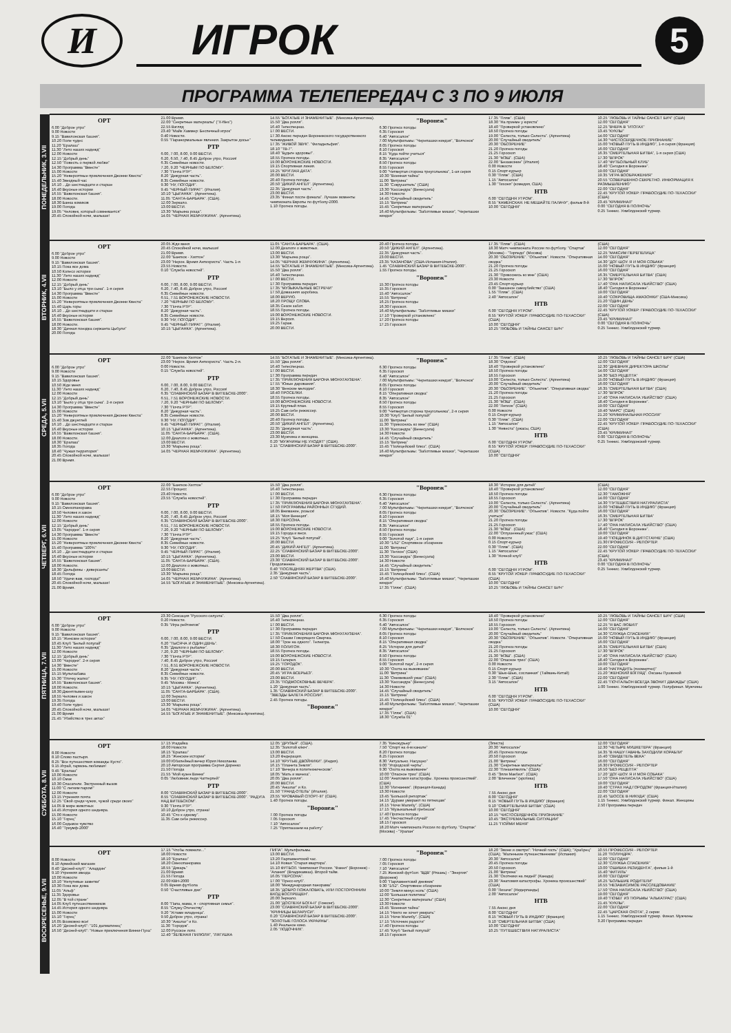И
ИГРОК
5
ПРОГРАММА ТЕЛЕПЕРЕДАЧ С 3 ПО 9 ИЮЛЯ
| ПОНЕДЕЛЬНИК, 3.VII | ОРТ 6.00 "Доброе утро" 9.00 Новости 9.15 "Вавилонская башня". 10.20 Поле чудес 11.20 "Ералаш" 11.30 "Лето наших надежд" 12.00 Новости 12.15 "Добрый день" 12.50 "Повесть о первой любви" 14.30 Программа "Вместе" 15.00 Новости 15.20 "Невероятные приключения Джонни Квеста" 15.40 Звездный час 16.10 ...До шестнадцати и старше 16.40 Вкусные истории 16.55 "Вавилонская башня". 18.00 Новости. 18.30 Банка комиков 19.00 Погода 19.05 "Человек, который сомневается" 20.45 Спокойной ночи, малыши! | 21.00 Время. 22.00 "Секретные материалы" ("X-files") 22.55 Взгляд 23.40 "Майк Хаммер: Беспечный игрок" 0.40 Новости. 0.55 "Паранормальные явления. Закрытое досье" РТР 6.00, 7.00, 8.00, 9.00 ВЕСТИ. 6.20, 6.50, 7.40, 8.45 Доброе утро, Россия! 6.35 Семейные новости. 7.20, 9.20 "ЧЕРНЫМ ПО БЕЛОМУ". 7.30 "Почта РТР". 8.20 "Дежурная часть". 8.35 Семейные новости. 9.30 "НУ, ПОГОДИ!". 9.45 "ЧЕРНЫЙ ПИРАТ". (Италия). 10.10 "ЦЫГАНКА". (Аргентина). 11.05 "САНТА-БАРБАРА". (США). 12.00 Зеркало. 13.00 ВЕСТИ. 13.30 "Марьина роща". 14.05 "ЧЕРНАЯ ЖЕМЧУЖИНА". (Аргентина). | 14.55 "БОГАТЫЕ И ЗНАМЕНИТЫЕ". (Мексика-Аргентина). 15.50 "Два рояля". 16.40 Телеспецназ. 17.00 ВЕСТИ. 17.30 Анонс передач Воронежского государственного телевидения. 17.35 "ЖИВОЙ ЗВУК". "Филадельфия". 18.10 "ТВ-7". 18.40 "Будьте здоровы!". 18.55 Прогноз погоды. 19.00 ВОРОНЕЖСКИЕ НОВОСТИ. 19.15 Спортивная линия. 19.25 "КРУГЛАЯ ДАТА". 20.00 ВЕСТИ. 20.40 Прогноз погоды. 20.50 "ДИКИЙ АНГЕЛ". (Аргентина). 22.35 "Дежурная часть". 23.00 ВЕСТИ. 23.35 "Финал после финала". Лучшие моменты чемпионата Европы по футболу-2000. 1.10 Прогноз погоды. | "Воронеж" 6.30 Прогноз погоды 6.35 Гороскоп 6.40 "Автосалон" 7.00 Мультфильмы: "Черепашки ниндзя", "Волчонок" 8.05 Прогноз погоды 8.10 Гороскоп 8.15 "Куда пойти учиться" 8.35 "Автосалон" 8.50 Прогноз погоды 8.55 Гороскоп 9.00 "Четвертая сторона треугольника", 1-ая серия 10.30 "Военная тайна" 11.00 "Витрина" 11.30 "Сокрушитель" (США) 13.30 "Кассандра" (Венесуэла) 14.30 Новости 14.45 "Случайный свидетель" 15.15 "Витрина" 15.45 "Секретные материалы" 16.40 Мультфильмы: "Заботливые мишки", "Черепашки ниндзя" | 17.35 "Пляж". (США) 18.30 "На приеме у юриста" 18.40 "Проверкой установлено" 18.50 Прогноз погоды 19.00 "Селеста, только Селеста". (Аргентина) 20.00 "Случайный свидетель" 20.30 "ОБОЗРЕНИЕ" 21.20 Прогноз погоды 21.25 Гороскоп 21.30 "МЭШ". (США) 22.00 "Беззаконие" (Италия) 0.00 Новости 0.15 Спорт-курьер 0.30 "Пляж". (США) 1.15 "Автосалон" 1.30 "Тихоня" (комедия, США) НТВ 6.00 "СЕГОДНЯ УТРОМ". 8.55 "КАМЕНСКАЯ. НЕ МЕШАЙТЕ ПАЛАЧУ", фильм 8-й 10.00 "СЕГОДНЯ" | 10.25 "ЛЮБОВЬ И ТАЙНЫ САНСЕТ БИЧ" (США) 12.00 "СЕГОДНЯ" 12.25 "ВЧЕРА В "ИТОГАХ" 13.45 "КУКЛЫ" 14.00 "СЕГОДНЯ" 14.30 "ЧИСТОСЕРДЕЧНОЕ ПРИЗНАНИЕ" 15.00 "НОВЫЙ ПУТЬ В ИНДИЮ", 1-я серия (Франция) 16.00 "СЕГОДНЯ" 16.35 "СМЕРТЕЛЬНАЯ БИТВА", 1-я серия (США) 17.30 "ВПРОК" 17.40 "ФУТБОЛЬНЫЙ КЛУБ" 18.40 "Сегодня в Воронеже". 19.00 "СЕГОДНЯ" 19.35 "ИГРА ВООБРАЖЕНИЯ" 20.55 "СОВЕРШЕННО СЕКРЕТНО. ИНФОРМАЦИЯ К РАЗМЫШЛЕНИЮ" 22.00 "СЕГОДНЯ" 22.45 "КРУТОЙ УОКЕР: ПРАВОСУДИЕ ПО-ТЕХАССКИ" (США) 23.45 "КРИМИНАЛ" 0.00 "СЕГОДНЯ В ПОЛНОЧЬ" 0.25 Теннис. Уимблдонский турнир. |
| ВТОРНИК, 4.VII | ОРТ 6.00 "Доброе утро" 9.00 Новости 9.15 "Вавилонская башня". 10.15 Пока все дома 10.50 Колесо истории 11.30 "Лето наших надежд" 12.00 Новости 12.15 "Добрый день" 13.10 "Было у отца три сына". 1-я серия 14.30 Программа "Вместе" 15.00 Новости 15.20 "Невероятные приключения Джонни Квеста" 15.40 Царь горы 16.10 ...До шестнадцати и старше 16.40 Вкусные истории 16.55 "Вавилонская башня". 18.00 Новости. 18.30 "Дачная поездка сержанта Цыбули" 20.00 Погода | 20.05 Жди меня 20.45 Спокойной ночи, малыши! 21.00 Время. 22.00 "Бангкок - Хилтон" 23.00 "Нерон. Время Антихриста". Часть 1-я 23.55 Новости. 0.10 "Служба новостей". РТР 6.00, 7.00, 8.00, 9.00 ВЕСТИ. 6.20, 7.40, 8.45 Доброе утро, Россия! 6.35 Семейные новости. 6.51, 7.51 ВОРОНЕЖСКИЕ НОВОСТИ. 7.20 "ЧЕРНЫМ ПО БЕЛОМУ". 7.30 "Почта РТР". 8.20 "Дежурная часть". 8.35 Семейные новости. 9.30 "НУ, ПОГОДИ!". 9.45 "ЧЕРНЫЙ ПИРАТ". (Италия). 10.15 "ЦЫГАНКА". (Аргентина). | 11.05 "САНТА-БАРБАРА". (США). 12.00 Диалоги о животных. 13.00 ВЕСТИ. 13.30 "Марьина роща". 14.05 "ЧЕРНАЯ ЖЕМЧУЖИНА". (Аргентина). 14.55 "БОГАТЫЕ И ЗНАМЕНИТЫЕ". (Мексика-Аргентина). 15.50 "Два рояля". 16.40 Телеспецназ. 17.00 ВЕСТИ. 17.30 Программа передач 17.35 "МУЗЫКАЛЬНЫЕ ВСТРЕЧИ" 17.50 Домашняя аэробика. 18.00 ВЕРУЮ. 18.20 ПРОЩУ СЛОВА. 18.35 Сезон забот. 18.55 Прогноз погоды. 19.00 ВОРОНЕЖСКИЕ НОВОСТИ. 19.15 Версия. 19.25 Гараж. 20.00 ВЕСТИ. | 20.40 Прогноз погоды. 20.50 "ДИКИЙ АНГЕЛ". (Аргентина). 22.35 "Дежурная часть". 23.00 ВЕСТИ. 23.35 "КАЗАНОВА" (США-Испания-Италия). 1.45 "СЛАВЯНСКИЙ БАЗАР В ВИТЕБСКЕ-2000". 1.55 Прогноз погоды. "Воронеж" 15.30 Прогноз погоды 15.35 Гороскоп 15.40 "Автосалон" 15.55 "Витрина" 16.25 Прогноз погоды 16.30 Гороскоп. 16.40 Мультфильмы: "Заботливые мишки" 17.10 "Проверкой установлено" 17.20 Прогноз погоды 17.25 Гороскоп | 17.35 "Пляж". (США) 18.30 Матч чемпионата России по футболу. "Спартак" (Москва) - "Торпедо" (Москва) 20.30 "ОБОЗРЕНИЕ". "Объектив". Новости. "Оперативная сводка" 21.20 Прогноз погоды 21.25 Гороскоп 21.30 "Прикоснись ко мне" (США) 23.30 Новости 23.45 Спорт-курьер 0.00 "Заказное самоубийство" (США) 1.55 "Пляж". (США) 2.40 "Автосалон" НТВ 6.00 "СЕГОДНЯ УТРОМ". 8.55 "КРУТОЙ УОКЕР: ПРАВОСУДИЕ ПО-ТЕХАССКИ" (США) 10.00 "СЕГОДНЯ" 10.25 "ЛЮБОВЬ И ТАЙНЫ САНСЕТ БИЧ" | (США) 12.00 "СЕГОДНЯ" 12.25 "МАКСИМ ПЕРЕПЕЛИЦА" 14.00 "СЕГОДНЯ" 14.30 "ДОГ-ШОУ. Я И МОЯ СОБАКА" 15.00 "НОВЫЙ ПУТЬ В ИНДИЮ" (Франция) 16.00 "СЕГОДНЯ" 16.35 "СМЕРТЕЛЬНАЯ БИТВА" (США) 17.30 "ВПРОК" 17.40 "ОНА НАПИСАЛА УБИЙСТВО" (США) 18.40 "Сегодня в Воронеже". 19.00 "СЕГОДНЯ" 19.40 "СОКРОВИЩА АМАЗОНКИ" (США-Мексика) 21.20 "ОДИН ДЕНЬ" 22.00 "СЕГОДНЯ" 22.45 "КРУТОЙ УОКЕР: ПРАВОСУДИЕ ПО-ТЕХАССКИ" (США) 23.45 "КРИМИНАЛ" 0.00 "СЕГОДНЯ В ПОЛНОЧЬ" 0.25 Теннис. Уимблдонский турнир. |
| СРЕДА, 5.VII | ОРТ 6.00 "Доброе утро" 9.00 Новости 9.15 "Вавилонская башня". 10.15 Здоровье 10.50 Жди меня 11.30 "Лето наших надежд" 12.00 Новости 12.15 "Добрый день" 13.10 "Было у отца три сына". 2-я серия 14.30 Программа "Вместе" 15.00 Новости 15.20 "Невероятные приключения Джонни Квеста" 15.40 Зов джунглей 16.10 ...До шестнадцати и старше 16.40 Вкусные истории 16.55 "Вавилонская башня". 18.00 Новости. 18.30 "Ералаш" 18.35 Погода 18.40 "Чужая территория" 20.45 Спокойной ночи, малыши! 21.00 Время. | 22.00 "Бангкок-Хилтон" 23.00 "Нерон. Время Антихриста". Часть 2-я. 0.00 Новости. 0.15 "Служба новостей". РТР 6.00, 7.00, 8.00, 9.00 ВЕСТИ. 6.20, 7.40, 8.45 Доброе утро, Россия! 6.35 "СЛАВЯНСКИЙ БАЗАР В ВИТЕБСКЕ-2000". 6.51, 7.51 ВОРОНЕЖСКИЕ НОВОСТИ. 7.20, 9.20 "ЧЕРНЫМ ПО БЕЛОМУ". 7.30 "Почта РТР". 8.20 "Дежурная часть". 8.35 Семейные новости. 9.30 "НУ, ПОГОДИ!". 9.45 "ЧЕРНЫЙ ПИРАТ". (Италия). 10.15 "ЦЫГАНКА". (Аргентина). 11.05 "САНТА-БАРБАРА". (США). 12.00 Диалоги о животных. 13.00 ВЕСТИ. 13.30 "Марьина роща". 14.05 "ЧЕРНАЯ ЖЕМЧУЖИНА". (Аргентина). | 14.55 "БОГАТЫЕ И ЗНАМЕНИТЫЕ". (Мексика-Аргентина). 15.50 "Два рояля". 16.40 Телеспецназ. 17.00 ВЕСТИ. 17.30 Программа передач 17.35 "ПРИКЛЮЧЕНИЯ БАРОНА МЮНХГАУЗЕНА". 17.55 "Юные дарования". 18.30 "Венские мелодии". 18.40 ПРОСЕЛКИ. 18.55 Прогноз погоды. 19.00 ВОРОНЕЖСКИЕ НОВОСТИ. 19.15 Крупный план. 19.25 Сам себе режиссер. 20.00 ВЕСТИ. 20.40 Прогноз погоды. 20.50 "ДИКИЙ АНГЕЛ". (Аргентина). 22.35 "Дежурная часть". 23.00 ВЕСТИ. 23.30 Мужчина и женщина. 0.20 "МУЖЧИНЫ НЕ УХОДЯТ" (США). 2.15 "СЛАВЯНСКИЙ БАЗАР В ВИТЕБСКЕ-2000". | "Воронеж" 6.30 Прогноз погоды 6.35 Гороскоп 6.40 "Автосалон" 7.00 Мультфильмы: "Черепашки ниндзя", "Волчонок" 8.05 Прогноз погоды 8.10 Гороскоп 8.15 "Оперативная сводка" 8.35 "Автосалон" 8.50 Прогноз погоды 8.55 Гороскоп 9.00 "Четвертая сторона треугольника", 2-я серия 10.30 "Клуб "Белый попугай" 11.00 "Витрина" 11.30 "Прикоснись ко мне" (США) 13.30 "Кассандра" (Венесуэла) 14.30 Новости 14.45 "Случайный свидетель" 15.15 "Витрина" 15.45 "Полицейский блюз". (США) 16.40 Мультфильмы: "Заботливые мишки", "Черепашки ниндзя" | 17.35 "Пляж". (США) 18.30 "Отдохни" 18.40 "Проверкой установлено" 18.50 Прогноз погоды 18.55 Гороскоп 19.00 "Селеста, только Селеста". (Аргентина) 20.00 "Случайный свидетель" 20.30 "ОБОЗРЕНИЕ". "Объектив". "Оперативная сводка" 21.20 Прогноз погоды 21.25 Гороскоп 21.30 "МЭШ". (США) 22.00 "Легион" (США) 0.00 Новости 0.15 Спорт-курьер 0.30 "Пляж". (США) 1.15 "Автосалон" 1.30 "Невеста" (ужасы, США) НТВ 6.00 "СЕГОДНЯ УТРОМ". 8.55 "КРУТОЙ УОКЕР: ПРАВОСУДИЕ ПО-ТЕХАССКИ" (США) 10.00 "СЕГОДНЯ" | 10.25 "ЛЮБОВЬ И ТАЙНЫ САНСЕТ БИЧ" (США) 12.00 "СЕГОДНЯ" 12.30 "ДНЕВНИК ДИРЕКТОРА ШКОЛЫ" 14.00 "СЕГОДНЯ" 14.30 "БЕЗ РЕЦЕПТА" 15.00 "НОВЫЙ ПУТЬ В ИНДИЮ" (Франция) 16.00 "СЕГОДНЯ" 16.35 "СМЕРТЕЛЬНАЯ БИТВА" (США) 17.30 "ВПРОК" 17.40 "ОНА НАПИСАЛА УБИЙСТВО" (США) 18.40 "Сегодня в Воронеже". 19.00 "СЕГОДНЯ" 19.40 "МАРС" (США) 21.20 "КРИМИНАЛЬНАЯ РОССИЯ" 22.00 "СЕГОДНЯ" 22.45 "КРУТОЙ УОКЕР: ПРАВОСУДИЕ ПО-ТЕХАССКИ" (США) 23.45 "КРИМИНАЛ" 0.00 "СЕГОДНЯ В ПОЛНОЧЬ" 0.25 Теннис. Уимблдонский турнир. |
| ЧЕТВЕРГ, 6.VII | ОРТ 6.00 "Доброе утро" 9.00 Новости 9.15 "Вавилонская башня". 10.15 Смехопанорама 10.50 Человек и закон 11.30 "Лето наших надежд" 12.00 Новости 12.15 "Добрый день" 13.05 "Чародеи". 1-я серия 14.30 Программа "Вместе" 15.00 Новости 15.20 "Невероятные приключения Джонни Квеста" 15.40 Программа "100%" 16.10 ...До шестнадцати и старше 16.40 Вкусные истории 16.55 "Вавилонская башня". 18.00 Новости. 18.30 "Дельфины - диверсанты" 18.45 Погода 18.50 "Удачи вам, господа!" 20.45 Спокойной ночи, малыши! 21.00 Время. | 22.00 "Бангкок-Хилтон" 22.55 Процесс 23.40 Новости. 23.55 "Служба новостей". РТР 6.00, 7.00, 8.00, 9.00 ВЕСТИ. 6.20, 7.40, 8.45 Доброе утро, Россия! 6.35 "СЛАВЯНСКИЙ БАЗАР В ВИТЕБСКЕ-2000". 6.51, 7.51 ВОРОНЕЖСКИЕ НОВОСТИ. 7.20, 9.20 "ЧЕРНЫМ ПО БЕЛОМУ". 7.30 "Почта РТР". 8.20 "Дежурная часть". 8.35 Семейные новости. 9.30 "НУ, ПОГОДИ!". 9.45 "ЧЕРНЫЙ ПИРАТ". (Италия). 10.15 "ЦЫГАНКА". (Аргентина). 11.05 "САНТА-БАРБАРА". (США). 12.00 Диалоги о животных. 13.00 ВЕСТИ. 13.30 "Марьина роща". 14.05 "ЧЕРНАЯ ЖЕМЧУЖИНА". (Аргентина). 14.55 "БОГАТЫЕ И ЗНАМЕНИТЫЕ". (Мексика-Аргентина). | 15.50 "Два рояля". 16.40 Телеспецназ. 17.00 ВЕСТИ. 17.30 Программа передач 17.35 "ПРИКЛЮЧЕНИЯ БАРОНА МЮНХГАУЗЕНА". 17.50 ПРОГРАММЫ РАЙОННЫХ СТУДИЙ. 18.05 Внимание, розыск! 18.15 "Моя Венеция". 18.30 ПЕРСОНА. 18.55 Прогноз погоды. 19.00 ВОРОНЕЖСКИЕ НОВОСТИ. 19.15 Города и веси. 19.25 "Клуб "Белый попугай". 20.00 ВЕСТИ. 20.45 "ДИКИЙ АНГЕЛ". (Аргентина). 22.25 "СЛАВЯНСКИЙ БАЗАР В ВИТЕБСКЕ-2000". 23.00 ВЕСТИ. 23.30 "СЛАВЯНСКИЙ БАЗАР В ВИТЕБСКЕ-2000". Продолжение. 0.40 "ПОСЛЕДНЯЯ ЖЕРТВА" (США). 2.35 "Дежурная часть". 2.50 "СЛАВЯНСКИЙ БАЗАР В ВИТЕБСКЕ-2000". | "Воронеж" 6.30 Прогноз погоды 6.35 Гороскоп 6.40 "Автосалон" 7.00 Мультфильмы: "Черепашки ниндзя", "Волчонок" 8.05 Прогноз погоды 8.10 Гороскоп 8.15 "Оперативная сводка" 8.35 "Автосалон" 8.50 Прогноз погоды 8.55 Гороскоп 9.00 "Золотой паук", 1-я серия 10.30 "1/52" Спортивное обозрение 11.00 "Витрина" 11.30 "Легион" (США) 13.30 "Кассандра" (Венесуэла) 14.30 Новости 14.45 "Случайный свидетель" 15.15 "Витрина" 15.45 "Полицейский блюз". (США) 16.40 Мультфильмы: "Заботливые мишки", "Черепашки ниндзя" 17.35 "Пляж". (США) | 18.30 "Истории для детей" 18.40 "Проверкой установлено" 18.50 Прогноз погоды 18.55 Гороскоп 19.00 "Селеста, только Селеста". (Аргентина) 20.00 "Случайный свидетель" 20.30 "ОБОЗРЕНИЕ". "Объектив". Новости. "Куда пойти учиться" 21.20 Прогноз погоды 21.25 Гороскоп 21.30 "МЭШ". (США) 22.00 "Оглушенный ужас" (США) 0.00 Новости 0.15 Спорт-курьер 0.30 "Пляж". (США) 1.15 "Автосалон" 1.30 "Ночной клуб" НТВ 6.00 "СЕГОДНЯ УТРОМ". 8.55 "КРУТОЙ УОКЕР: ПРАВОСУДИЕ ПО-ТЕХАССКИ" (США) 10.00 "СЕГОДНЯ" 10.25 "ЛЮБОВЬ И ТАЙНЫ САНСЕТ БИЧ" | (США) 12.00 "СЕГОДНЯ" 12.30 "ТАМОЖНЯ" 14.00 "СЕГОДНЯ" 14.30 "ПУТЕШЕСТВИЯ НАТУРАЛИСТА" 15.00 "НОВЫЙ ПУТЬ В ИНДИЮ" (Франция) 16.00 "СЕГОДНЯ" 16.35 "СМЕРТЕЛЬНАЯ БИТВА" 17.30 "ВПРОК" 17.40 "ОНА НАПИСАЛА УБИЙСТВО" (США) 18.40 "Сегодня в Воронеже". 19.00 "СЕГОДНЯ" 19.40 "ПОЕДИНОК В ДИГГСТАУНЕ" (США) 21.30 ПРОФЕССИЯ - РЕПОРТЕР. 22.00 "СЕГОДНЯ" 22.45 "КРУТОЙ УОКЕР: ПРАВОСУДИЕ ПО-ТЕХАССКИ" (США) 23.45 "КРИМИНАЛ" 0.00 "СЕГОДНЯ В ПОЛНОЧЬ" 0.25 Теннис. Уимблдонский турнир. |
| ПЯТНИЦА, 7.VII | ОРТ 6.00 "Доброе утро" 9.00 Новости 9.15 "Вавилонская башня". 10.15 "Женские истории" 10.45 Клуб "Белый попугай" 11.30 "Лето наших надежд" 12.00 Новости 12.15 "Добрый день" 13.00 "Чародеи". 2-я серия 14.30 "Вместе" 15.00 Новости 15.15 Мультзабава 15.30 "Птичку жалко" 16.55 "Вавилонская башня". 18.00 Новости. 18.30 Джентльмен-шоу 18.55 Человек и закон 19.35 Погода 19.40 Поле чудес 20.45 Спокойной ночи, малыши! 21.00 Время 21.45 "Убийство в трех актах" | 23.30 Сенсация "Русского силуэта". 0.20 Новости. 0.35 "Игра рейтингов" РТР 6.00, 7.00, 8.00, 9.00 ВЕСТИ. 6.20 "ТЫСЯЧА И ОДИН ДЕНЬ". 6.35 "Диалоги о рыбалке". 7.20, 9.20 "ЧЕРНЫМ ПО БЕЛОМУ". 7.30 "Почта РТР". 7.40, 8.45 Доброе утро, Россия! 7.51, 8.51 ВОРОНЕЖСКИЕ НОВОСТИ. 8.20 "Дежурная часть". 8.35 Семейные новости. 9.35 "НУ, ПОГОДИ!". 9.45 "Москва - Минск". 10.15 "ЦЫГАНКА". (Аргентина). 11.05 "САНТА-БАРБАРА". (США). 12.00 Зеркало. 13.00 ВЕСТИ. 13.30 "Марьина роща". 14.05 "ЧЕРНАЯ ЖЕМЧУЖИНА". (Аргентина). 14.55 "БОГАТЫЕ И ЗНАМЕНИТЫЕ". (Мексика-Аргентина). | 15.50 "Два рояля". 16.40 Телеспецназ. 17.00 ВЕСТИ. 17.30 Программа передач 17.35 "ПРИКЛЮЧЕНИЯ БАРОНА МЮНХГАУЗЕНА". 17.50 Сказки Говорящего Сверчка. 18.00 "Трое на одного". Телеигра. 18.30 ПОЛИГОН. 18.55 Прогноз погоды. 19.00 ВОРОНЕЖСКИЕ НОВОСТИ. 19.15 Галерея. 19.25 "ГОРОДОК". 20.00 ВЕСТИ. 20.45 "ИГРА ВСЕРЬЕЗ". 23.00 ВЕСТИ. 23.35 "ПОДМОСКОВНЫЕ ВЕЧЕРА". 1.20 "Дежурная часть". 1.35 "СЛАВЯНСКИЙ БАЗАР В ВИТЕБСКЕ-2000". "ЗВЕЗДЫ БАЛЕТА РОССИИ". 2.45 Прогноз погоды. "Воронеж" | 6.30 Прогноз погоды 6.35 Гороскоп 6.40 "Автосалон" 7.00 Мультфильмы: "Черепашки ниндзя", "Волчонок" 8.05 Прогноз погоды 8.10 Гороскоп 8.15 "Оперативная сводка" 8.25 "Истории для детей" 8.35 "Автосалон" 8.50 Прогноз погоды 8.55 Гороскоп 9.00 "Золотой паук", 2-я серия 10.30 "Охота на выживание" 11.00 "Витрина" 11.30 "Онемевший ужас" (США) 13.30 "Кассандра" (Венесуэла) 14.30 Новости 14.45 "Случайный свидетель" 15.15 "Витрина" 15.45 "Полицейский блюз". (США) 16.40 Мультфильмы: "Заботливые мишки", "Черепашки ниндзя" 17.35 "Пляж". (США) 18.30 "Служба 01" | 18.40 "Проверкой установлено" 18.50 Прогноз погоды 18.55 Гороскоп 19.00 "Селеста, только Селеста". (Аргентина) 20.00 "Случайный свидетель" 20.30 "ОБОЗРЕНИЕ". "Объектив". Новости. "Оперативная сводка" 21.20 Прогноз погоды 21.25 Гороскоп 21.30 "МЭШ". (США) 22.00 "Опасное трио" (США) 0.00 Новости 0.15 Спорт-курьер 0.30 "Шью-Шью, сосланная" (Тайвань-Китай) 2.30 "Пляж". (США) 3.15 "Автосалон" НТВ 6.00 "СЕГОДНЯ УТРОМ". 8.55 "КРУТОЙ УОКЕР: ПРАВОСУДИЕ ПО-ТЕХАССКИ" (США) 10.00 "СЕГОДНЯ" | 10.25 "ЛЮБОВЬ И ТАЙНЫ САНСЕТ БИЧ" (США) 12.00 "СЕГОДНЯ" 12.25 "Я ВАС ЛЮБИЛ" 14.00 "СЕГОДНЯ" 14.30 "СЛУЖБА СПАСЕНИЯ" 15.00 "НОВЫЙ ПУТЬ В ИНДИЮ" (Франция) 16.00 "СЕГОДНЯ" 16.35 "СМЕРТЕЛЬНАЯ БИТВА" (США) 17.30 "ВПРОК" 17.40 "ОНА НАПИСАЛА УБИЙСТВО" (США) 18.40 "Сегодня в Воронеже". 19.00 "СЕГОДНЯ" 19.40 "НАГРАДИТЬ (посмертно)" 21.20 "ЖЕНСКИЙ ВЗГЛЯД". Оксаны Пушкиной 22.00 "СЕГОДНЯ" 22.45 "ПОЧТАЛЬОН ВСЕГДА ЗВОНИТ ДВАЖДЫ" (США) 1.00 Теннис. Уимблдонский турнир. Полуфинал. Мужчины |
| СУББОТА, 8.VII | ОРТ 8.00 Новости 8.10 Слово пастыря. 8.25 "Все путешествия команды Кусто". 9.15 Играй, гармонь любимая! 9.45 "Ералаш" 10.00 Новости 10.10 Смак 10.30 Спасатели. Экстренный вызов 11.00 "С легким паром!" 12.00 Новости 13.15 Утренняя почта 12.25 "Свой среди чужих, чужой среди своих" 14.05 В мире животных 14.45 История одного шедевра. 15.00 Новости 15.10 "Горец" 16.00 Седьмое чувство 16.40 "Триумф-2000" | 17.15 Угадайка 18.00 Новости 18.15 "Ералаш" 18.25 "Женские истории" 19.00 Юбилейный вечер Юрия Николаева 20.10 Авторская программа Сергея Доренко 21.50 Погода 21.55 "Мой кузен Винни" 0.05 "Любовник леди Чаттерлей" РТР 8.00 "СЛАВЯНСКИЙ БАЗАР В ВИТЕБСКЕ-2000". 8.55 "СЛАВЯНСКИЙ БАЗАР В ВИТЕБСКЕ-2000". "РАДУГА НАД ВИТЕБСКОМ". 9.30 "Почта РТР". 10.10 Доброе утро, страна! 10.45 "Сто к одному". 11.35 Сам себе режиссер. | 12.05 "ДРУЗЬЯ". (США). 12.35 "Золотой ключ". 13.00 ВЕСТИ. 13.20 Федерация. 14.10 "КРУТЫЕ ДВОЙНИКИ". (Индия). 16.15 "Планета Земля". 17.10 "Вечера в политехническом". 18.05 "Мать и мачеха". 20.05 "Два рояля". 20.00 ВЕСТИ. 20.45 "Аншлаг" и Ко. 21.50 "ГРАНД-ОТЕЛЬ" (Италия). 23.55 "КРОВАВЫЙ СПОРТ-III" (США). 1.40 Прогноз погоды. "Воронеж" 7.00 Прогноз погоды 7.05 Гороскоп 7.10 "Автосалон" 7.25 "Приглашаем на работу" | 7.35 "Кинокурьер" 7.50 "Спорт на 4-м канале" 8.20 Прогноз погоды 8.25 Гороскоп 8.30 "Актуально. Насущно" 9.00 "Угородской черты". 9.30 "Охота на выживание" 10.00 "Опасное трио" (США) 12.00 "Анатомия катастрофы. Хроника происшествий". (США) 12.30 "Изгнанник". (Франция-Канада) 13.30 Новости 13.45 "Большой репортаж" 14.15 "Дураки умирают по пятницам" 16.15 "Ночи Малибу". (США) 17.15 "Музыкальный гребешок" 17.40 Прогноз погоды 17.45 "Несчастный случай" 18.15 Гороскоп 18.20 Матч чемпионата России по футболу. "Спартак" (Москва) - "Уралан" | (Элиста) 20.30 "Автосалон" 20.45 Прогноз погоды 20.50 Гороскоп 21.00 "Витрина" 21.30 "Секретные материалы" 22.30 "Плезантвилль" (США) 0.45 "Элли Макбил". (США) 2.00 "Влечение" (эротика) НТВ 7.55 Анонс дня 8.00 "СЕГОДНЯ" 8.15 "НОВЫЙ ПУТЬ В ИНДИЮ" (Франция) 9.10 "СМЕРТЕЛЬНАЯ БИТВА" (США) 10.00 "СЕГОДНЯ" 10.15 "ЧИСТОСЕРДЕЧНОЕ ПРИЗНАНИЕ" 10.45 "ЭКСТРЕМАЛЬНЫЕ СИТУАЦИИ" 11.25 "ПОЙМИ МЕНЯ" | 12.00 "СЕГОДНЯ" 12.30 "ЧЕТЫРЕ МУШКЕТЕРА" (Франция) 14.35 "В НАШУ ГАВАНЬ ЗАХОДИЛИ КОРАБЛИ" 15.40 "СВИДЕТЕЛЬ ВЕКА" 16.00 "СЕГОДНЯ" 16.30 ПРОФЕССИЯ - РЕПОРТЕР 16.50 "БЕЗ РЕЦЕПТА" 17.20 "ДОГ-ШОУ. Я И МОЯ СОБАКА" 17.50 "ОНА НАПИСАЛА УБИЙСТВО" (США) 19.00 "СЕГОДНЯ" 19.40 "СТРАХ НАД ГОРОДОМ" (Франция-Италия) 22.00 "СЕГОДНЯ" 22.45 "ШОССЕ В НИКУДА" (США) 1.15 Теннис. Уимблдонский турнир. Финал. Женщины 2.50 Программа передач |
| ВОСКРЕСЕНЬЕ, 9.VII | ОРТ 8.00 Новости 8.10 Армейский магазин 8.40 "Дисней-клуб": "Аладдин" 9.10 Утренняя звезда 10.00 Новости 10.10 "Непутевые заметки" 10.30 Пока все дома 11.05 "Альф" 11.35 Здоровье 12.05 "В той стране" 14.05 Клуб путешественников 14.45 История одного шедевра 15.00 Новости 15.10 "Горец" 16.05 Возможно все! 16.20 "Дисней-клуб": "101 далматинец" 16.50 "Дисней-клуб": "Новые приключения Винни-Пуха" | 17.15 "Чтобы помнили..." 18.00 Новости 18.10 "Ералаш" 18.20 Смехопанорама 18.55 "Дикарь" 21.00 Время 21.55 Погода 22.00 КВН-2000 0.05 Время футбола 0.50 "Счастливые дни" РТР 8.00 "Папа, мама, я - спортивная семья". 8.55 "Служу Отечеству". 9.20 "Устами младенца". 9.50 Доброе утро, страна! 10.30 "Аншлаг" и Ко. 11.30 "Городок". 12.00 Русское лото. 12.40 "ЗЕЛЕНАЯ ПИЛЮЛЯ", "ЛЯГУШКА | ПИПА". Мультфильмы. 13.00 ВЕСТИ. 13.20 Парламентский час. 14.10 Новая "Старая квартира". 15.10 ФУТБОЛ. Чемпионат России. "Факел" (Воронеж) - "Алания" (Владикавказ). Второй тайм. 16.05 "ПЕРСОНА". 17.00 "Пресс-клуб". 18.00 "Международная панорама" 18.35 "ДОБРО ПОЖАЛОВАТЬ, ИЛИ ПОСТОРОННИМ ВХОД ВОСПРЕЩЕН". 20.00 Зеркало. 21.00 "ДОСПЕХИ БОГА-II" (Гонконг). 23.00 "СЛАВЯНСКИЙ БАЗАР В ВИТЕБСКЕ-2000". "КРИНИЦЫ БЕЛАРУСИ". 0.20 "СЛАВЯНСКИЙ БАЗАР В ВИТЕБСКЕ-2000". "ЗОЛОТЫЕ ГОЛОСА УКРАИНЫ". 1.40 Реальное кино. 2.05 "ЛОДОЧНИК". | "Воронеж" 7.00 Прогноз погоды 7.05 Гороскоп 7.10 "Автосалон" 7.25 Женский футбол: "ВДВ" (Рязань) - "Энергия" (Воронеж) 9.00 "Парламентский дневник" 9.30 "1/52". Спортивное обозрение 10.00 "Земля минус ноль" (США) 12.00 "Большая политика" 12.30 "Секретные материалы" (США) 13.30 Новости 13.45 "Военная тайна" 14.15 "Никто не хочет умирать" 15.15 "Ночи Малибу". (США) 17.15 "Источник радости" 17.40 Прогноз погоды 17.45 "Клуб "Белый попугай" 18.15 Гороскоп | 18.20 "Звони и смотри": "Ночной гость" (США); "Храбрец" (США); "Маленькие путешественники" (Испания) 20.30 "Автосалон" 20.45 Прогноз погоды 20.50 Гороскоп. 21.00 "Витрина" 21.30 "Охотники на людей" (Канада) 23.30 "Анатомия катастрофы. Хроника происшествий" (США) 0.00 "Лихачи" (Нидерланды) 2.00 "Автосалон" НТВ 7.55 Анонс дня 8.00 "СЕГОДНЯ" 8.15 "НОВЫЙ ПУТЬ В ИНДИЮ" (Франция) 9.10 "СМЕРТЕЛЬНАЯ БИТВА" (США) 10.00 "СЕГОДНЯ" 10.25 "ПУТЕШЕСТВИЯ НАТУРАЛИСТА" | 10.55 ПРОФЕССИЯ - РЕПОРТЕР. 11.20 "ПОЛУНДРА". 12.00 "СЕГОДНЯ" 12.30 "СЛУЖБА СПАСЕНИЯ" 13.00 "ОШИБКА РЕЗИДЕНТА", фильм 1-й 15.40 "ФИТИЛЬ" 16.00 "СЕГОДНЯ" 16.25 "БОЛЬШИЕ РОДИТЕЛИ" 16.55 "НЕЗАВИСИМОЕ РАССЛЕДОВАНИЕ" 17.50 "ОНА НАПИСАЛА УБИЙСТВО" (США) 19.00 "СЕГОДНЯ" 19.40 "ПОБЕГ ИЗ ТЮРЬМЫ "АЛЬКАТРАС" (США) 21.45 "КУКЛЫ". 22.00 "СЕГОДНЯ" 22.45 "ЦАРСКАЯ ОХОТА", 2 серии 1.15 Теннис. Уимблдонский турнир. Финал. Мужчины 3.20 Программа передач |